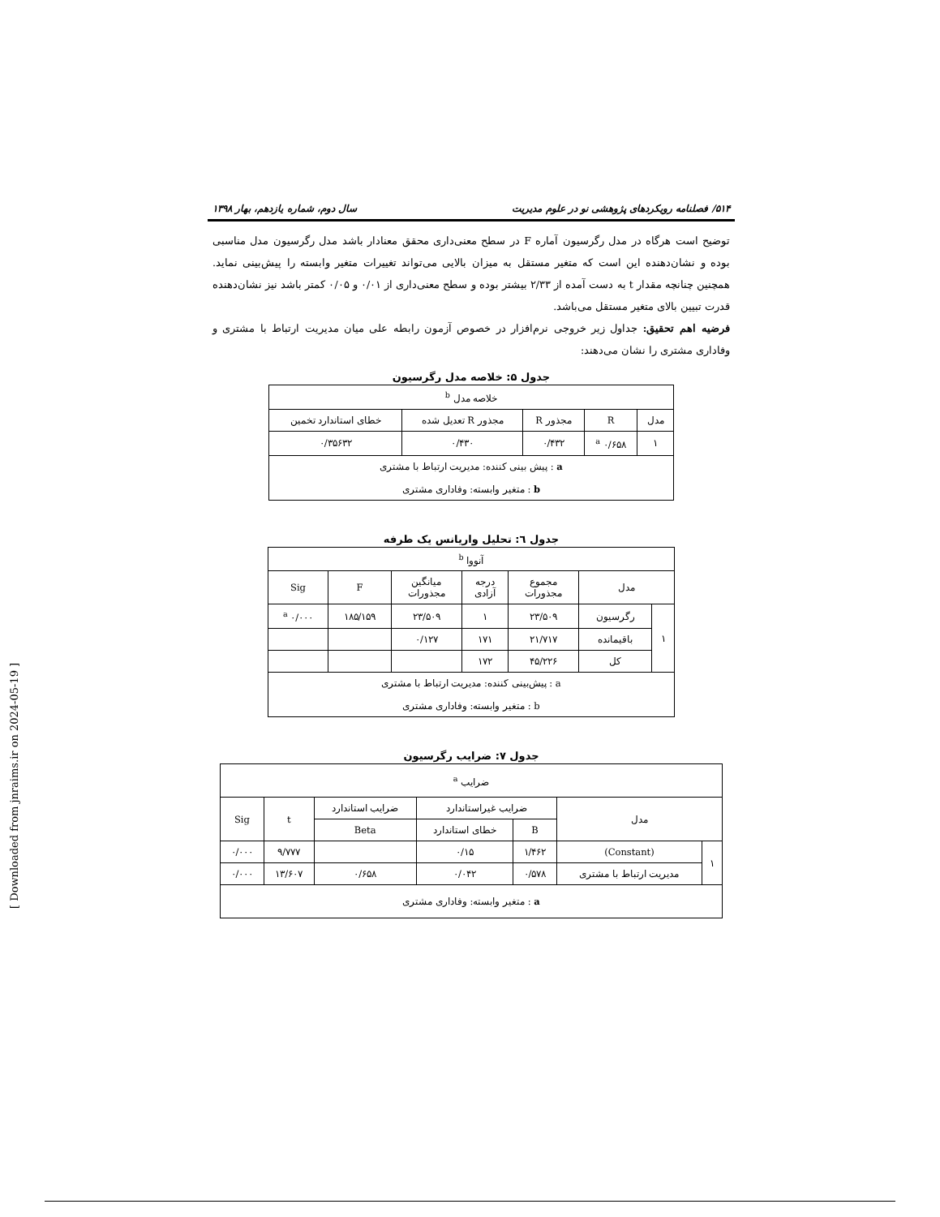۵۱۴/ فصلنامه رویکردهای پژوهشی نو در علوم مدیریت سال دوم، شماره یازدهم، بهار ۱۳۹۸
توضیح است هرگاه در مدل رگرسیون آماره F در سطح معنی‌داری محقق معنادار باشد مدل رگرسیون مدل مناسبی بوده و نشان‌دهنده این است که متغیر مستقل به میزان بالایی می‌تواند تغییرات متغیر وابسته را پیش‌بینی نماید. همچنین چنانچه مقدار t به دست آمده از ۲/۳۳ بیشتر بوده و سطح معنی‌داری از ۰/۰۱ و ۰/۰۵ کمتر باشد نیز نشان‌دهنده قدرت تبیین بالای متغیر مستقل می‌باشد.
فرضیه اهم تحقیق: جداول زیر خروجی نرم‌افزار در خصوص آزمون رابطه علی میان مدیریت ارتباط با مشتری و وفاداری مشتری را نشان می‌دهند:
جدول ۵: خلاصه مدل رگرسیون
| خلاصه مدل <sup>b</sup> | | | | |
| مدل | R | مجذور R | مجذور R تعدیل شده | خطای استاندارد تخمین |
| ۱ | ۰/۶۵۸ <sup>a</sup> | ۰/۴۳۲ | ۰/۴۳۰ | ۰/۳۵۶۳۲ |
| a : پیش بینی کننده: مدیریت ارتباط با مشتری b : متغیر وابسته: وفاداری مشتری | | | | |
جدول ٦: تحلیل واریانس یک طرفه
| آنووا <sup>b</sup> | | | | | | |
| مدل | | مجموع مجذورات | درجه آزادی | میانگین مجذورات | F | Sig |
| ۱ | رگرسیون | ۲۳/۵۰۹ | ۱ | ۲۳/۵۰۹ | ۱۸۵/۱۵۹ | ۰/۰۰۰ <sup>a</sup> |
| | باقیمانده | ۲۱/۷۱۷ | ۱۷۱ | ۰/۱۲۷ | | |
| | کل | ۴۵/۲۲۶ | ۱۷۲ | | | |
| a : پیش‌بینی کننده: مدیریت ارتباط با مشتری b : متغیر وابسته: وفاداری مشتری | | | | | | |
جدول ۷: ضرایب رگرسیون
| ضرایب <sup>a</sup> | | | | | | |
| مدل | | ضرایب غیراستاندارد | | ضرایب استاندارد | t | Sig |
| | | B | خطای استاندارد | Beta | | |
| ۱ | (Constant) | ۱/۴۶۲ | ۰/۱۵ | | ۹/۷۷۷ | ۰/۰۰۰ |
| | مدیریت ارتباط با مشتری | ۰/۵۷۸ | ۰/۰۴۲ | ۰/۶۵۸ | ۱۳/۶۰۷ | ۰/۰۰۰ |
| a : متغیر وابسته: وفاداری مشتری | | | | | | |
[ Downloaded from jnraims.ir on 2024-05-19 ]